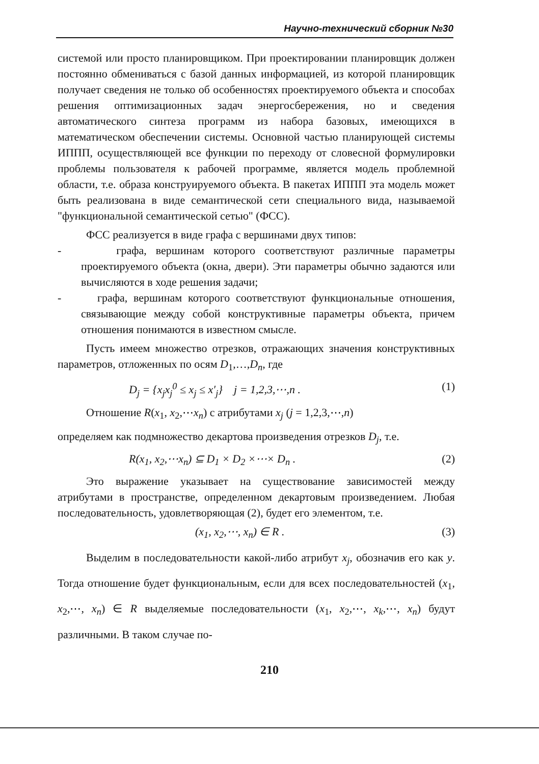Научно-технический сборник №30
системой или просто планировщиком. При проектировании планировщик должен постоянно обмениваться с базой данных информацией, из которой планировщик получает сведения не только об особенностях проектируемого объекта и способах решения оптимизационных задач энергосбережения, но и сведения автоматического синтеза программ из набора базовых, имеющихся в математическом обеспечении системы. Основной частью планирующей системы ИППП, осуществляющей все функции по переходу от словесной формулировки проблемы пользователя к рабочей программе, является модель проблемной области, т.е. образа конструируемого объекта. В пакетах ИППП эта модель может быть реализована в виде семантической сети специального вида, называемой "функциональной семантической сетью" (ФСС).
ФСС реализуется в виде графа с вершинами двух типов:
- графа, вершинам которого соответствуют различные параметры проектируемого объекта (окна, двери). Эти параметры обычно задаются или вычисляются в ходе решения задачи;
- графа, вершинам которого соответствуют функциональные отношения, связывающие между собой конструктивные параметры объекта, причем отношения понимаются в известном смысле.
Пусть имеем множество отрезков, отражающих значения конструктивных параметров, отложенных по осям D<sub>1</sub>,…,D<sub>n</sub>, где
D<sub>j</sub> = {x<sub>j</sub>x<sub>j</sub><sup>0</sup> ≤ x<sub>j</sub> ≤ x′<sub>j</sub>} j = 1,2,3,⋯,n . (1)
Отношение R(x<sub>1</sub>, x<sub>2</sub>,⋯x<sub>n</sub>) с атрибутами x<sub>j</sub> (j = 1,2,3,⋯,n)
определяем как подмножество декартова произведения отрезков D<sub>j</sub>, т.е.
R(x<sub>1</sub>, x<sub>2</sub>,⋯x<sub>n</sub>) ⊆ D<sub>1</sub> × D<sub>2</sub> ×⋯× D<sub>n</sub> . (2)
Это выражение указывает на существование зависимостей между атрибутами в пространстве, определенном декартовым произведением. Любая последовательность, удовлетворяющая (2), будет его элементом, т.е.
(x<sub>1</sub>, x<sub>2</sub>,⋯, x<sub>n</sub>) ∈ R . (3)
Выделим в последовательности какой-либо атрибут x<sub>j</sub>, обозначив его как y. Тогда отношение будет функциональным, если для всех последовательностей (x<sub>1</sub>, x<sub>2</sub>,⋯, x<sub>n</sub>) ∈ R выделяемые последовательности (x<sub>1</sub>, x<sub>2</sub>,⋯, x<sub>k</sub>,⋯, x<sub>n</sub>) будут различными. В таком случае по-
210